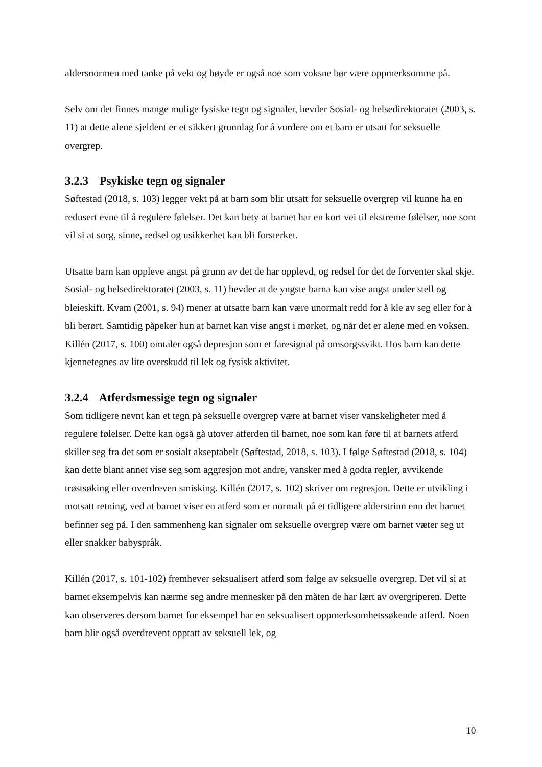aldersnormen med tanke på vekt og høyde er også noe som voksne bør være oppmerksomme på.
Selv om det finnes mange mulige fysiske tegn og signaler, hevder Sosial- og helsedirektoratet (2003, s. 11) at dette alene sjeldent er et sikkert grunnlag for å vurdere om et barn er utsatt for seksuelle overgrep.
3.2.3 Psykiske tegn og signaler
Søftestad (2018, s. 103) legger vekt på at barn som blir utsatt for seksuelle overgrep vil kunne ha en redusert evne til å regulere følelser. Det kan bety at barnet har en kort vei til ekstreme følelser, noe som vil si at sorg, sinne, redsel og usikkerhet kan bli forsterket.
Utsatte barn kan oppleve angst på grunn av det de har opplevd, og redsel for det de forventer skal skje. Sosial- og helsedirektoratet (2003, s. 11) hevder at de yngste barna kan vise angst under stell og bleieskift. Kvam (2001, s. 94) mener at utsatte barn kan være unormalt redd for å kle av seg eller for å bli berørt. Samtidig påpeker hun at barnet kan vise angst i mørket, og når det er alene med en voksen. Killén (2017, s. 100) omtaler også depresjon som et faresignal på omsorgssvikt. Hos barn kan dette kjennetegnes av lite overskudd til lek og fysisk aktivitet.
3.2.4 Atferdsmessige tegn og signaler
Som tidligere nevnt kan et tegn på seksuelle overgrep være at barnet viser vanskeligheter med å regulere følelser. Dette kan også gå utover atferden til barnet, noe som kan føre til at barnets atferd skiller seg fra det som er sosialt akseptabelt (Søftestad, 2018, s. 103). I følge Søftestad (2018, s. 104) kan dette blant annet vise seg som aggresjon mot andre, vansker med å godta regler, avvikende trøstsøking eller overdreven smisking. Killén (2017, s. 102) skriver om regresjon. Dette er utvikling i motsatt retning, ved at barnet viser en atferd som er normalt på et tidligere alderstrinn enn det barnet befinner seg på. I den sammenheng kan signaler om seksuelle overgrep være om barnet væter seg ut eller snakker babyspråk.
Killén (2017, s. 101-102) fremhever seksualisert atferd som følge av seksuelle overgrep. Det vil si at barnet eksempelvis kan nærme seg andre mennesker på den måten de har lært av overgriperen. Dette kan observeres dersom barnet for eksempel har en seksualisert oppmerksomhetssøkende atferd. Noen barn blir også overdrevent opptatt av seksuell lek, og
10